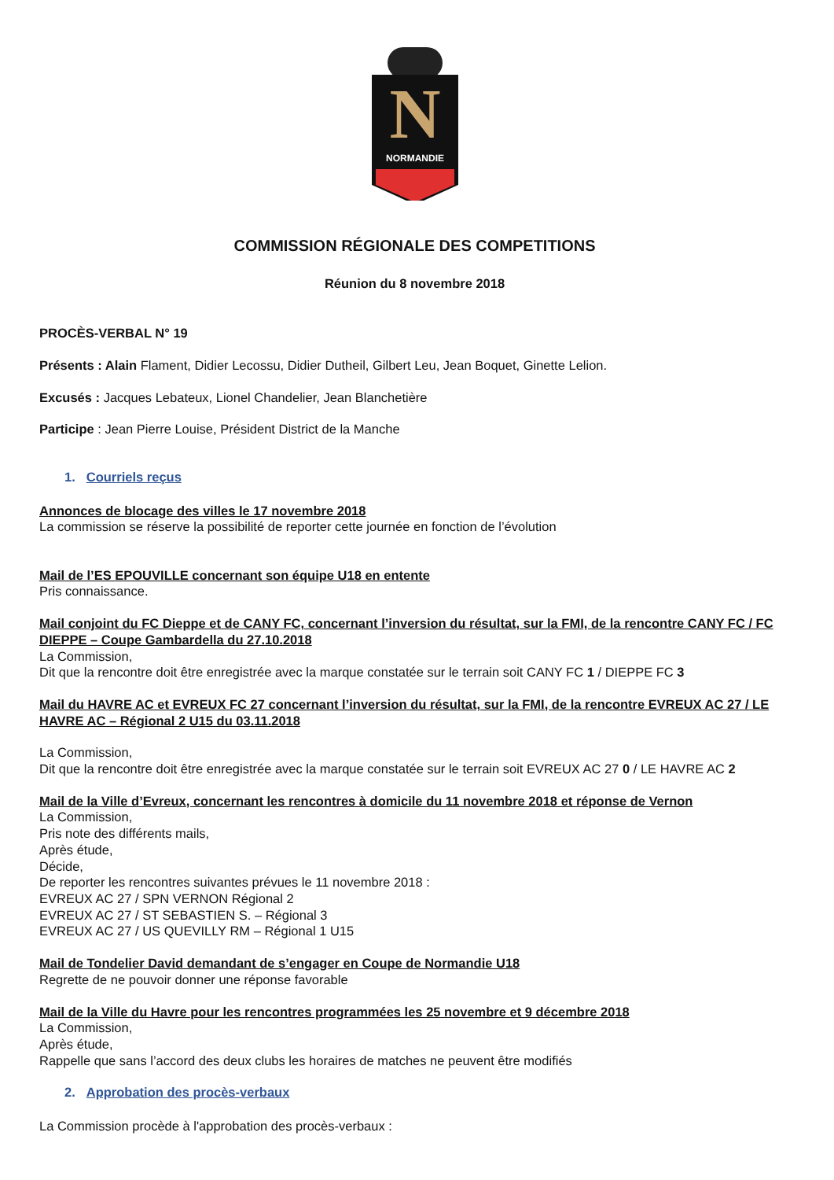N
NORMANDIE
COMMISSION RÉGIONALE DES COMPETITIONS
Réunion du 8 novembre 2018
PROCÈS-VERBAL N° 19
Présents : Alain Flament, Didier Lecossu, Didier Dutheil, Gilbert Leu, Jean Boquet, Ginette Lelion.
Excusés : Jacques Lebateux, Lionel Chandelier, Jean Blanchetière
Participe : Jean Pierre Louise, Président District de la Manche
1. Courriels reçus
Annonces de blocage des villes le 17 novembre 2018
La commission se réserve la possibilité de reporter cette journée en fonction de l’évolution
Mail de l’ES EPOUVILLE concernant son équipe U18 en entente
Pris connaissance.
Mail conjoint du FC Dieppe et de CANY FC, concernant l’inversion du résultat, sur la FMI, de la rencontre CANY FC / FC DIEPPE – Coupe Gambardella du 27.10.2018
La Commission,
Dit que la rencontre doit être enregistrée avec la marque constatée sur le terrain soit CANY FC 1 / DIEPPE FC 3
Mail du HAVRE AC et EVREUX FC 27 concernant l’inversion du résultat, sur la FMI, de la rencontre EVREUX AC 27 / LE HAVRE AC – Régional 2 U15 du 03.11.2018
La Commission,
Dit que la rencontre doit être enregistrée avec la marque constatée sur le terrain soit EVREUX AC 27 0 / LE HAVRE AC 2
Mail de la Ville d’Evreux, concernant les rencontres à domicile du 11 novembre 2018 et réponse de Vernon
La Commission,
Pris note des différents mails,
Après étude,
Décide,
De reporter les rencontres suivantes prévues le 11 novembre 2018 :
EVREUX AC 27 / SPN VERNON Régional 2
EVREUX AC 27 / ST SEBASTIEN S. – Régional 3
EVREUX AC 27 / US QUEVILLY RM – Régional 1 U15
Mail de Tondelier David demandant de s’engager en Coupe de Normandie U18
Regrette de ne pouvoir donner une réponse favorable
Mail de la Ville du Havre pour les rencontres programmées les 25 novembre et 9 décembre 2018
La Commission,
Après étude,
Rappelle que sans l’accord des deux clubs les horaires de matches ne peuvent être modifiés
2. Approbation des procès-verbaux
La Commission procède à l'approbation des procès-verbaux :